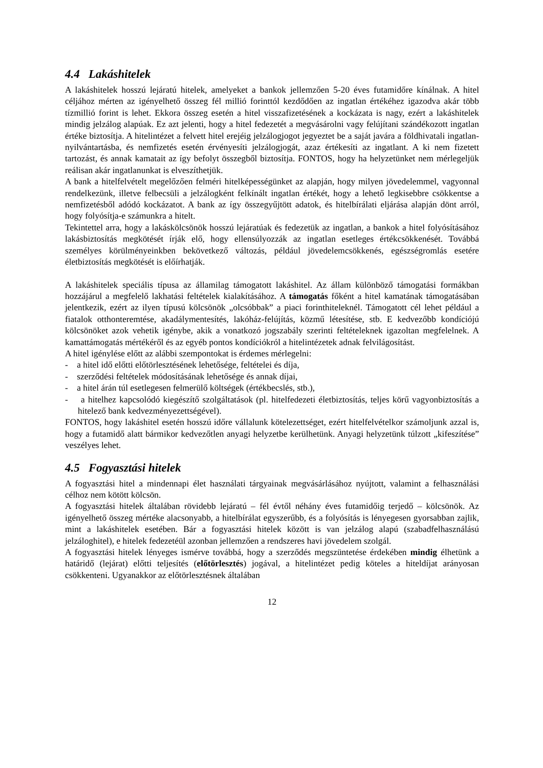4.4 Lakáshitelek
A lakáshitelek hosszú lejáratú hitelek, amelyeket a bankok jellemzően 5-20 éves futamidőre kínálnak. A hitel céljához mérten az igényelhető összeg fél millió forinttól kezdődően az ingatlan értékéhez igazodva akár több tízmillió forint is lehet. Ekkora összeg esetén a hitel visszafizetésének a kockázata is nagy, ezért a lakáshitelek mindig jelzálog alapúak. Ez azt jelenti, hogy a hitel fedezetét a megvásárolni vagy felújítani szándékozott ingatlan értéke biztosítja. A hitelintézet a felvett hitel erejéig jelzálogjogot jegyeztet be a saját javára a földhivatali ingatlan-nyilvántartásba, és nemfizetés esetén érvényesíti jelzálogjogát, azaz értékesíti az ingatlant. A ki nem fizetett tartozást, és annak kamatait az így befolyt összegből biztosítja. FONTOS, hogy ha helyzetünket nem mérlegeljük reálisan akár ingatlanunkat is elveszíthetjük.
A bank a hitelfelvételt megelőzően felméri hitelképességünket az alapján, hogy milyen jövedelemmel, vagyonnal rendelkezünk, illetve felbecsüli a jelzálogként felkínált ingatlan értékét, hogy a lehető legkisebbre csökkentse a nemfizetésből adódó kockázatot. A bank az így összegyűjtött adatok, és hitelbírálati eljárása alapján dönt arról, hogy folyósítja-e számunkra a hitelt.
Tekintettel arra, hogy a lakáskölcsönök hosszú lejáratúak és fedezetük az ingatlan, a bankok a hitel folyósításához lakásbiztosítás megkötését írják elő, hogy ellensúlyozzák az ingatlan esetleges értékcsökkenését. Továbbá személyes körülményeinkben bekövetkező változás, például jövedelemcsökkenés, egészségromlás esetére életbiztosítás megkötését is előírhatják.
A lakáshitelek speciális típusa az államilag támogatott lakáshitel. Az állam különböző támogatási formákban hozzájárul a megfelelő lakhatási feltételek kialakításához. A támogatás főként a hitel kamatának támogatásában jelentkezik, ezért az ilyen típusú kölcsönök „olcsóbbak” a piaci forinthiteleknél. Támogatott cél lehet például a fiatalok otthonteremtése, akadálymentesítés, lakóház-felújítás, közmű létesítése, stb. E kedvezőbb kondíciójú kölcsönöket azok vehetik igénybe, akik a vonatkozó jogszabály szerinti feltételeknek igazoltan megfelelnek. A kamattámogatás mértékéről és az egyéb pontos kondíciókról a hitelintézetek adnak felvilágosítást.
A hitel igénylése előtt az alábbi szempontokat is érdemes mérlegelni:
- a hitel idő előtti előtörlesztésének lehetősége, feltételei és díja,
- szerződési feltételek módosításának lehetősége és annak díjai,
- a hitel árán túl esetlegesen felmerülő költségek (értékbecslés, stb.),
- a hitelhez kapcsolódó kiegészítő szolgáltatások (pl. hitelfedezeti életbiztosítás, teljes körű vagyonbiztosítás a hitelező bank kedvezményezettségével).
FONTOS, hogy lakáshitel esetén hosszú időre vállalunk kötelezettséget, ezért hitelfelvételkor számoljunk azzal is, hogy a futamidő alatt bármikor kedvezőtlen anyagi helyzetbe kerülhetünk. Anyagi helyzetünk túlzott „kifeszítése” veszélyes lehet.
4.5 Fogyasztási hitelek
A fogyasztási hitel a mindennapi élet használati tárgyainak megvásárlásához nyújtott, valamint a felhasználási célhoz nem kötött kölcsön.
A fogyasztási hitelek általában rövidebb lejáratú – fél évtől néhány éves futamidőig terjedő – kölcsönök. Az igényelhető összeg mértéke alacsonyabb, a hitelbírálat egyszerűbb, és a folyósítás is lényegesen gyorsabban zajlik, mint a lakáshitelek esetében. Bár a fogyasztási hitelek között is van jelzálog alapú (szabadfelhasználású jelzáloghitel), e hitelek fedezetéül azonban jellemzően a rendszeres havi jövedelem szolgál.
A fogyasztási hitelek lényeges ismérve továbbá, hogy a szerződés megszüntetése érdekében mindig élhetünk a határidő (lejárat) előtti teljesítés (előtörlesztés) jogával, a hitelintézet pedig köteles a hiteldíjat arányosan csökkenteni. Ugyanakkor az előtörlesztésnek általában
12